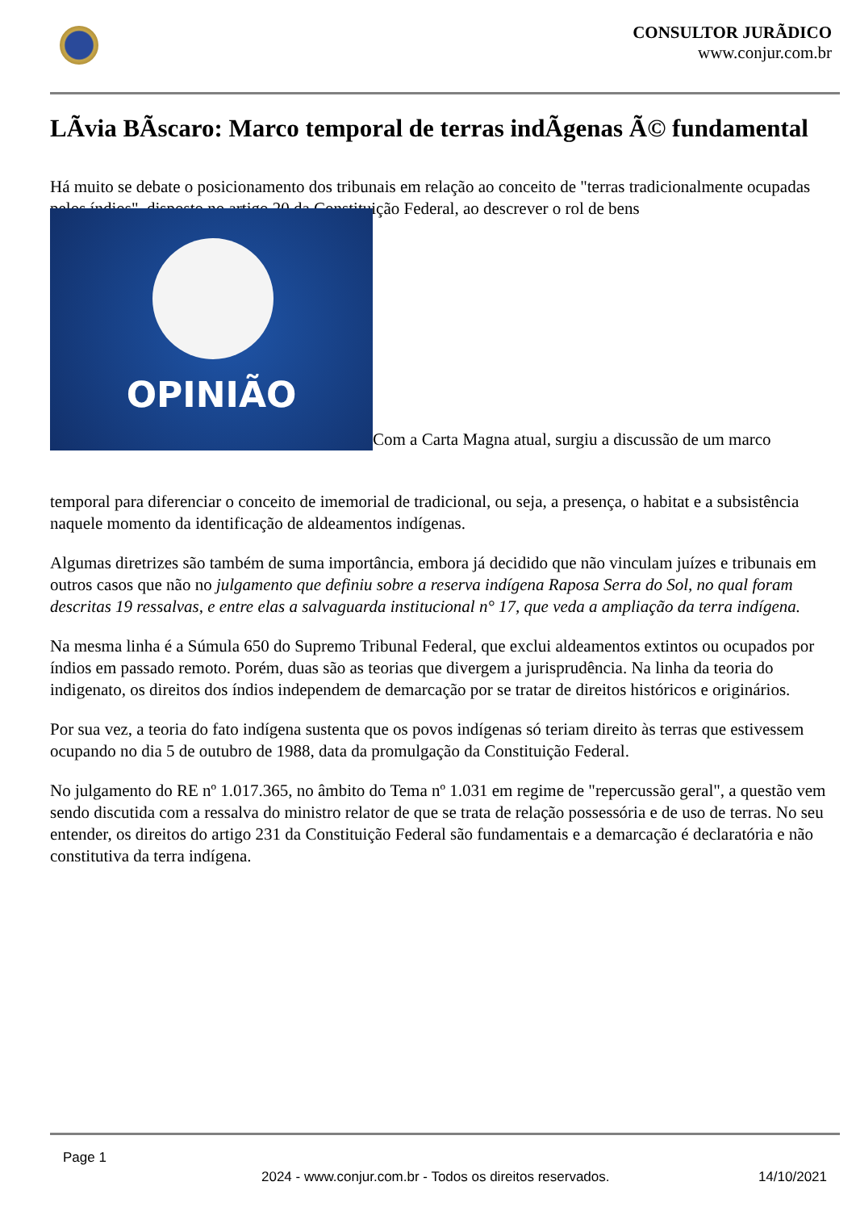CONSULTOR JURÃDICO
www.conjur.com.br
LÃvia BÃscaro: Marco temporal de terras indÃgenas Ã© fundamental
Há muito se debate o posicionamento dos tribunais em relação ao conceito de "terras tradicionalmente ocupadas pelos índios", disposto no artigo 20 da Constituição Federal, ao descrever o rol de bens OPINIÃO Com a Carta Magna atual, surgiu a discussão de um marco
temporal para diferenciar o conceito de imemorial de tradicional, ou seja, a presença, o habitat e a subsistência naquele momento da identificação de aldeamentos indígenas.
Algumas diretrizes são também de suma importância, embora já decidido que não vinculam juízes e tribunais em outros casos que não no julgamento que definiu sobre a reserva indígena Raposa Serra do Sol, no qual foram descritas 19 ressalvas, e entre elas a salvaguarda institucional n° 17, que veda a ampliação da terra indígena.
Na mesma linha é a Súmula 650 do Supremo Tribunal Federal, que exclui aldeamentos extintos ou ocupados por índios em passado remoto. Porém, duas são as teorias que divergem a jurisprudência. Na linha da teoria do indigenato, os direitos dos índios independem de demarcação por se tratar de direitos históricos e originários.
Por sua vez, a teoria do fato indígena sustenta que os povos indígenas só teriam direito às terras que estivessem ocupando no dia 5 de outubro de 1988, data da promulgação da Constituição Federal.
No julgamento do RE nº 1.017.365, no âmbito do Tema nº 1.031 em regime de "repercussão geral", a questão vem sendo discutida com a ressalva do ministro relator de que se trata de relação possessória e de uso de terras. No seu entender, os direitos do artigo 231 da Constituição Federal são fundamentais e a demarcação é declaratória e não constitutiva da terra indígena.
Page 1
2024 - www.conjur.com.br - Todos os direitos reservados. 14/10/2021